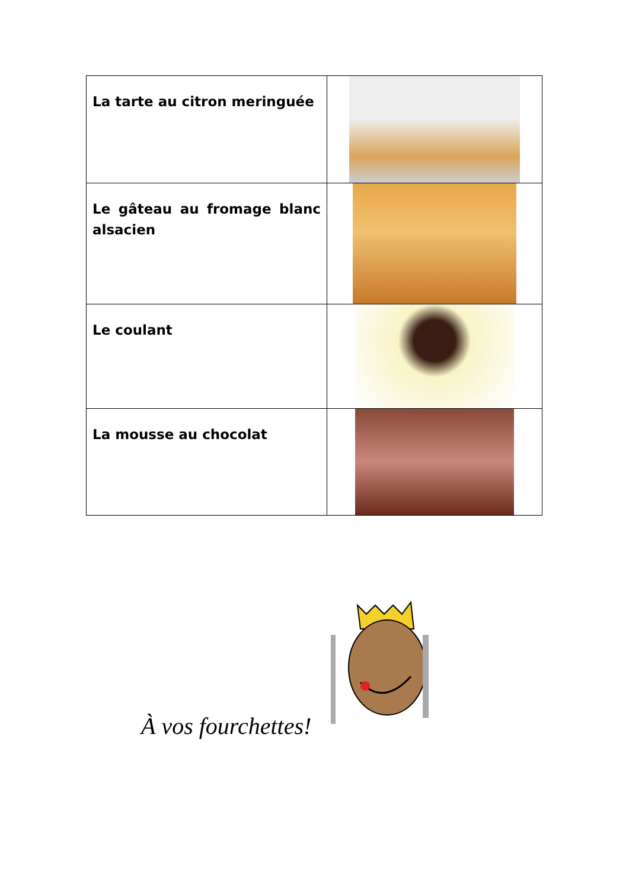| La tarte au citron meringuée | |
| Le gâteau au fromage blanc alsacien | |
| Le coulant | |
| La mousse au chocolat | |
À vos fourchettes!